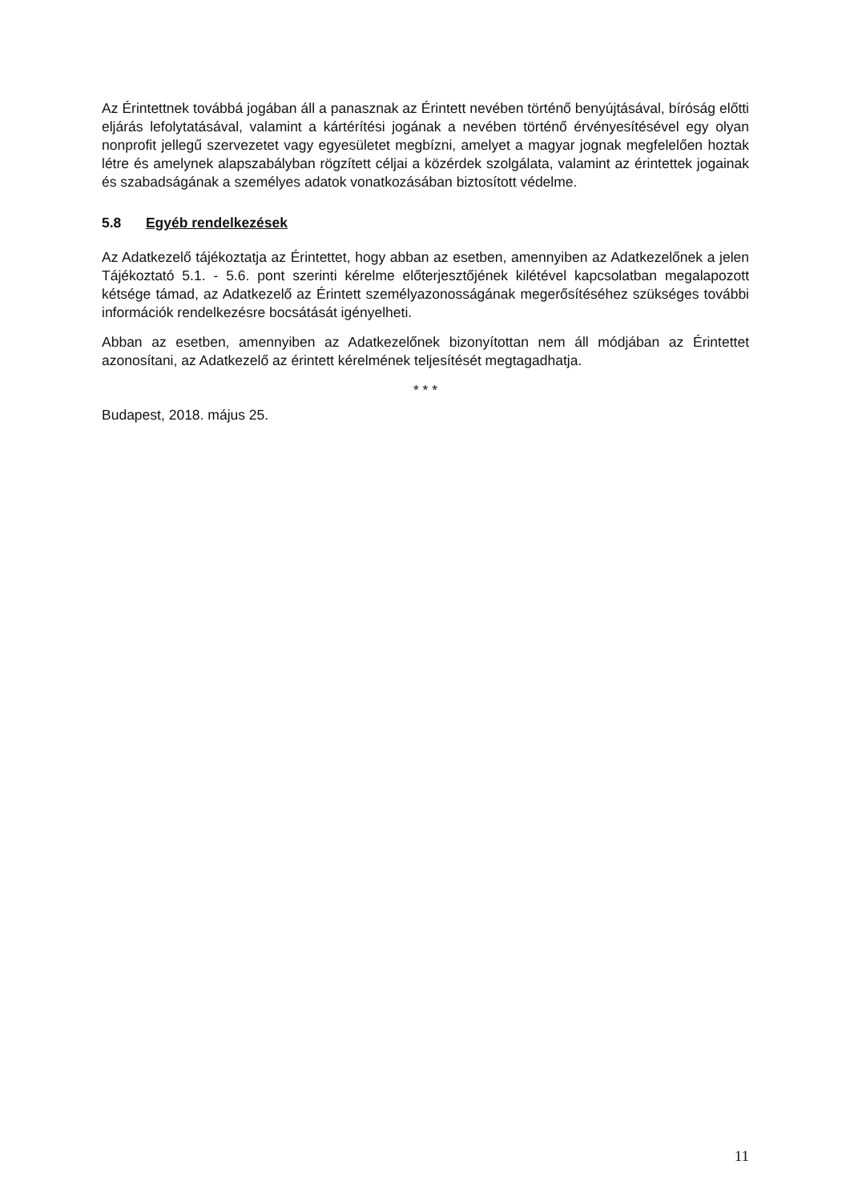Az Érintettnek továbbá jogában áll a panasznak az Érintett nevében történő benyújtásával, bíróság előtti eljárás lefolytatásával, valamint a kártérítési jogának a nevében történő érvényesítésével egy olyan nonprofit jellegű szervezetet vagy egyesületet megbízni, amelyet a magyar jognak megfelelően hoztak létre és amelynek alapszabályban rögzített céljai a közérdek szolgálata, valamint az érintettek jogainak és szabadságának a személyes adatok vonatkozásában biztosított védelme.
5.8 Egyéb rendelkezések
Az Adatkezelő tájékoztatja az Érintettet, hogy abban az esetben, amennyiben az Adatkezelőnek a jelen Tájékoztató 5.1. - 5.6. pont szerinti kérelme előterjesztőjének kilétével kapcsolatban megalapozott kétsége támad, az Adatkezelő az Érintett személyazonosságának megerősítéséhez szükséges további információk rendelkezésre bocsátását igényelheti.
Abban az esetben, amennyiben az Adatkezelőnek bizonyítottan nem áll módjában az Érintettet azonosítani, az Adatkezelő az érintett kérelmének teljesítését megtagadhatja.
* * *
Budapest, 2018. május 25.
11